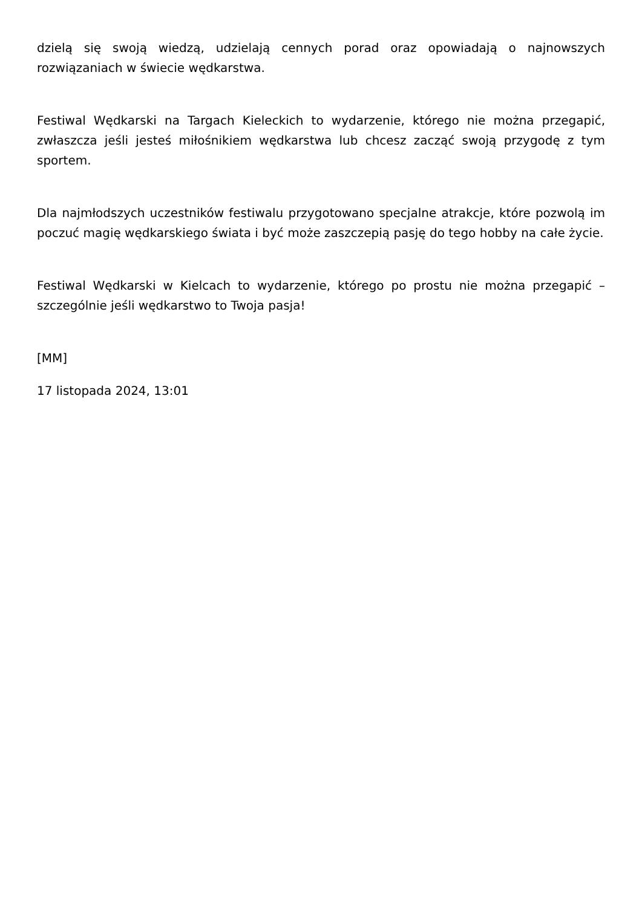dzielą się swoją wiedzą, udzielają cennych porad oraz opowiadają o najnowszych rozwiązaniach w świecie wędkarstwa.
Festiwal Wędkarski na Targach Kieleckich to wydarzenie, którego nie można przegapić, zwłaszcza jeśli jesteś miłośnikiem wędkarstwa lub chcesz zacząć swoją przygodę z tym sportem.
Dla najmłodszych uczestników festiwalu przygotowano specjalne atrakcje, które pozwolą im poczuć magię wędkarskiego świata i być może zaszczepią pasję do tego hobby na całe życie.
Festiwal Wędkarski w Kielcach to wydarzenie, którego po prostu nie można przegapić – szczególnie jeśli wędkarstwo to Twoja pasja!
[MM]
17 listopada 2024, 13:01